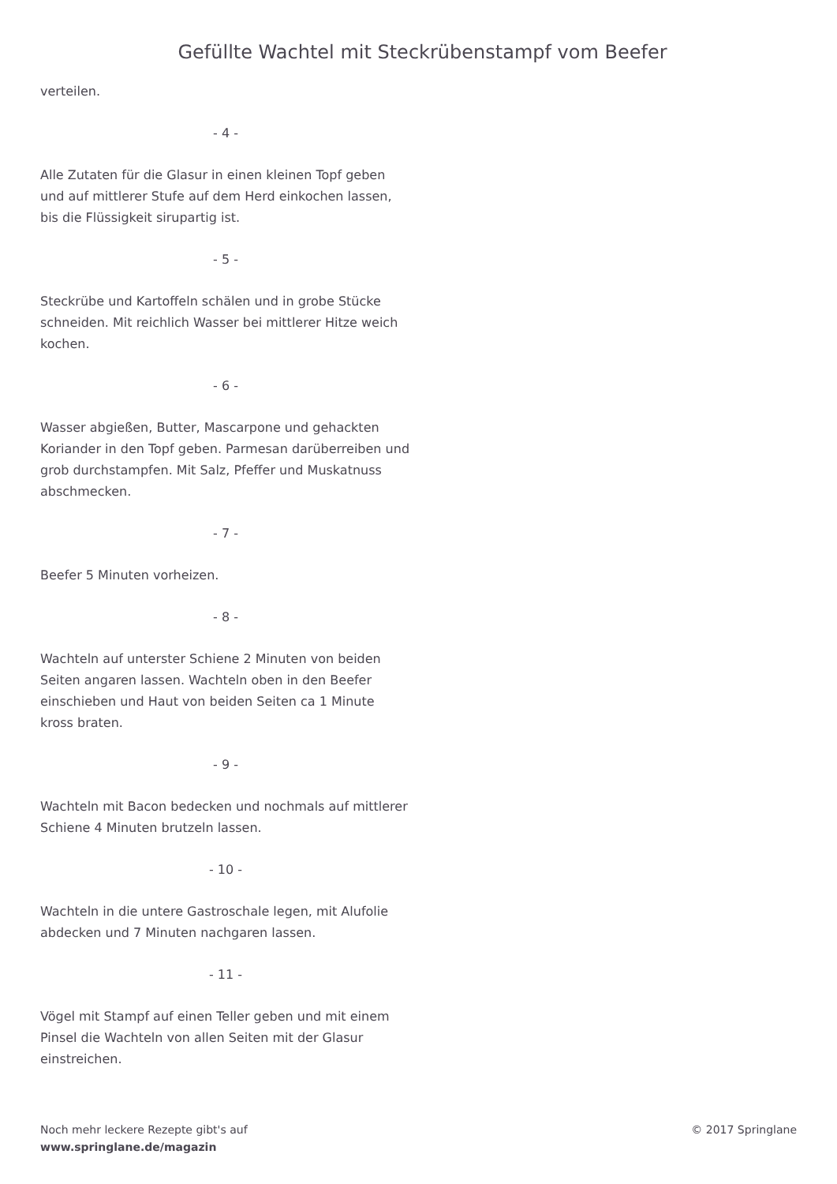Gefüllte Wachtel mit Steckrübenstampf vom Beefer
verteilen.
- 4 -
Alle Zutaten für die Glasur in einen kleinen Topf geben und auf mittlerer Stufe auf dem Herd einkochen lassen, bis die Flüssigkeit sirupartig ist.
- 5 -
Steckrübe und Kartoffeln schälen und in grobe Stücke schneiden. Mit reichlich Wasser bei mittlerer Hitze weich kochen.
- 6 -
Wasser abgießen, Butter, Mascarpone und gehackten Koriander in den Topf geben. Parmesan darüberreiben und grob durchstampfen. Mit Salz, Pfeffer und Muskatnuss abschmecken.
- 7 -
Beefer 5 Minuten vorheizen.
- 8 -
Wachteln auf unterster Schiene 2 Minuten von beiden Seiten angaren lassen. Wachteln oben in den Beefer einschieben und Haut von beiden Seiten ca 1 Minute kross braten.
- 9 -
Wachteln mit Bacon bedecken und nochmals auf mittlerer Schiene 4 Minuten brutzeln lassen.
- 10 -
Wachteln in die untere Gastroschale legen, mit Alufolie abdecken und 7 Minuten nachgaren lassen.
- 11 -
Vögel mit Stampf auf einen Teller geben und mit einem Pinsel die Wachteln von allen Seiten mit der Glasur einstreichen.
Noch mehr leckere Rezepte gibt's auf
www.springlane.de/magazin
© 2017 Springlane